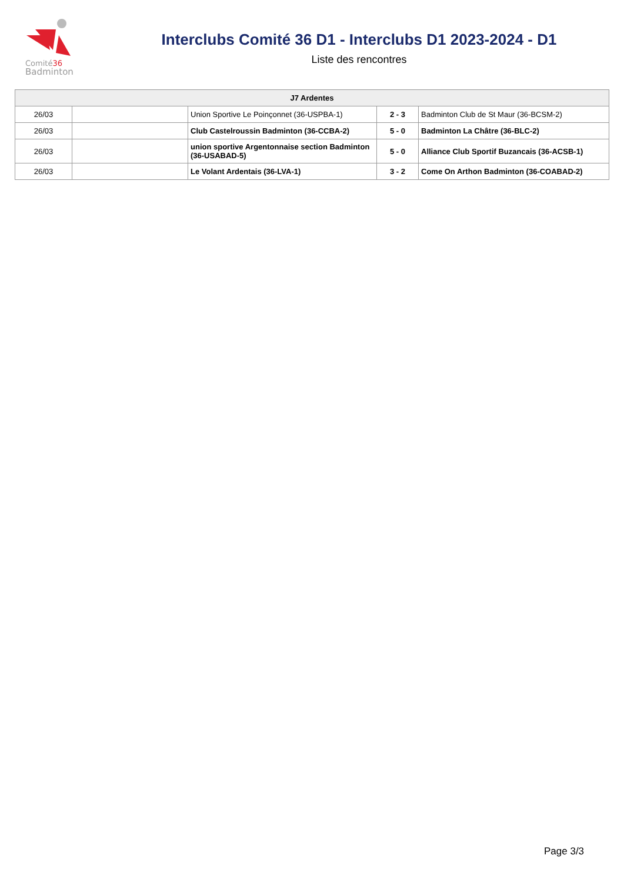Comité36
Badminton
Interclubs Comité 36 D1 - Interclubs D1 2023-2024 - D1
Liste des rencontres
| J7 Ardentes | | | | |
| --- | --- | --- | --- | --- |
| 26/03 | | Union Sportive Le Poinçonnet (36-USPBA-1) | 2 - 3 | Badminton Club de St Maur (36-BCSM-2) |
| 26/03 | | Club Castelroussin Badminton (36-CCBA-2) | 5 - 0 | Badminton La Châtre (36-BLC-2) |
| 26/03 | | union sportive Argentonnaise section Badminton (36-USABAD-5) | 5 - 0 | Alliance Club Sportif Buzancais (36-ACSB-1) |
| 26/03 | | Le Volant Ardentais (36-LVA-1) | 3 - 2 | Come On Arthon Badminton (36-COABAD-2) |
Page 3/3